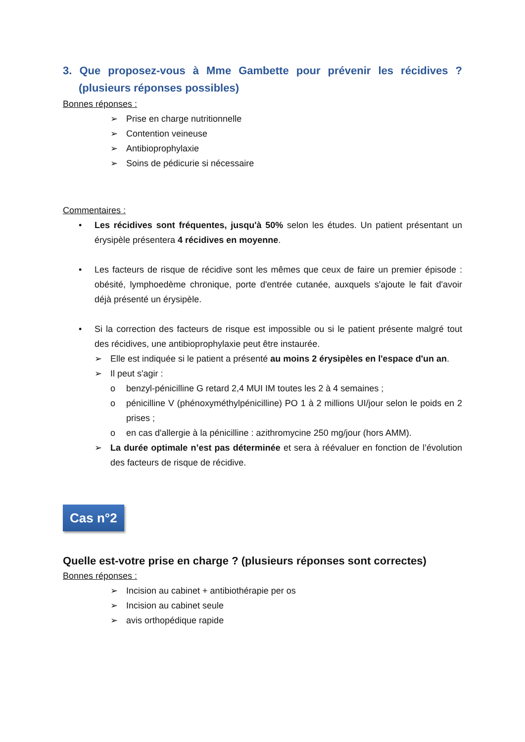3. Que proposez-vous à Mme Gambette pour prévenir les récidives ? (plusieurs réponses possibles)
Bonnes réponses :
➢ Prise en charge nutritionnelle
➢ Contention veineuse
➢ Antibioprophylaxie
➢ Soins de pédicurie si nécessaire
Commentaires :
• Les récidives sont fréquentes, jusqu'à 50% selon les études. Un patient présentant un érysipèle présentera 4 récidives en moyenne.
• Les facteurs de risque de récidive sont les mêmes que ceux de faire un premier épisode : obésité, lymphoedème chronique, porte d'entrée cutanée, auxquels s'ajoute le fait d'avoir déjà présenté un érysipèle.
• Si la correction des facteurs de risque est impossible ou si le patient présente malgré tout des récidives, une antibioprophylaxie peut être instaurée.
➢ Elle est indiquée si le patient a présenté au moins 2 érysipèles en l'espace d'un an.
➢ Il peut s'agir :
o benzyl-pénicilline G retard 2,4 MUI IM toutes les 2 à 4 semaines ;
o pénicilline V (phénoxyméthylpénicilline) PO 1 à 2 millions UI/jour selon le poids en 2 prises ;
o en cas d'allergie à la pénicilline : azithromycine 250 mg/jour (hors AMM).
➢ La durée optimale n’est pas déterminée et sera à réévaluer en fonction de l’évolution des facteurs de risque de récidive.
Cas n°2
Quelle est-votre prise en charge ? (plusieurs réponses sont correctes)
Bonnes réponses :
➢ Incision au cabinet + antibiothérapie per os
➢ Incision au cabinet seule
➢ avis orthopédique rapide